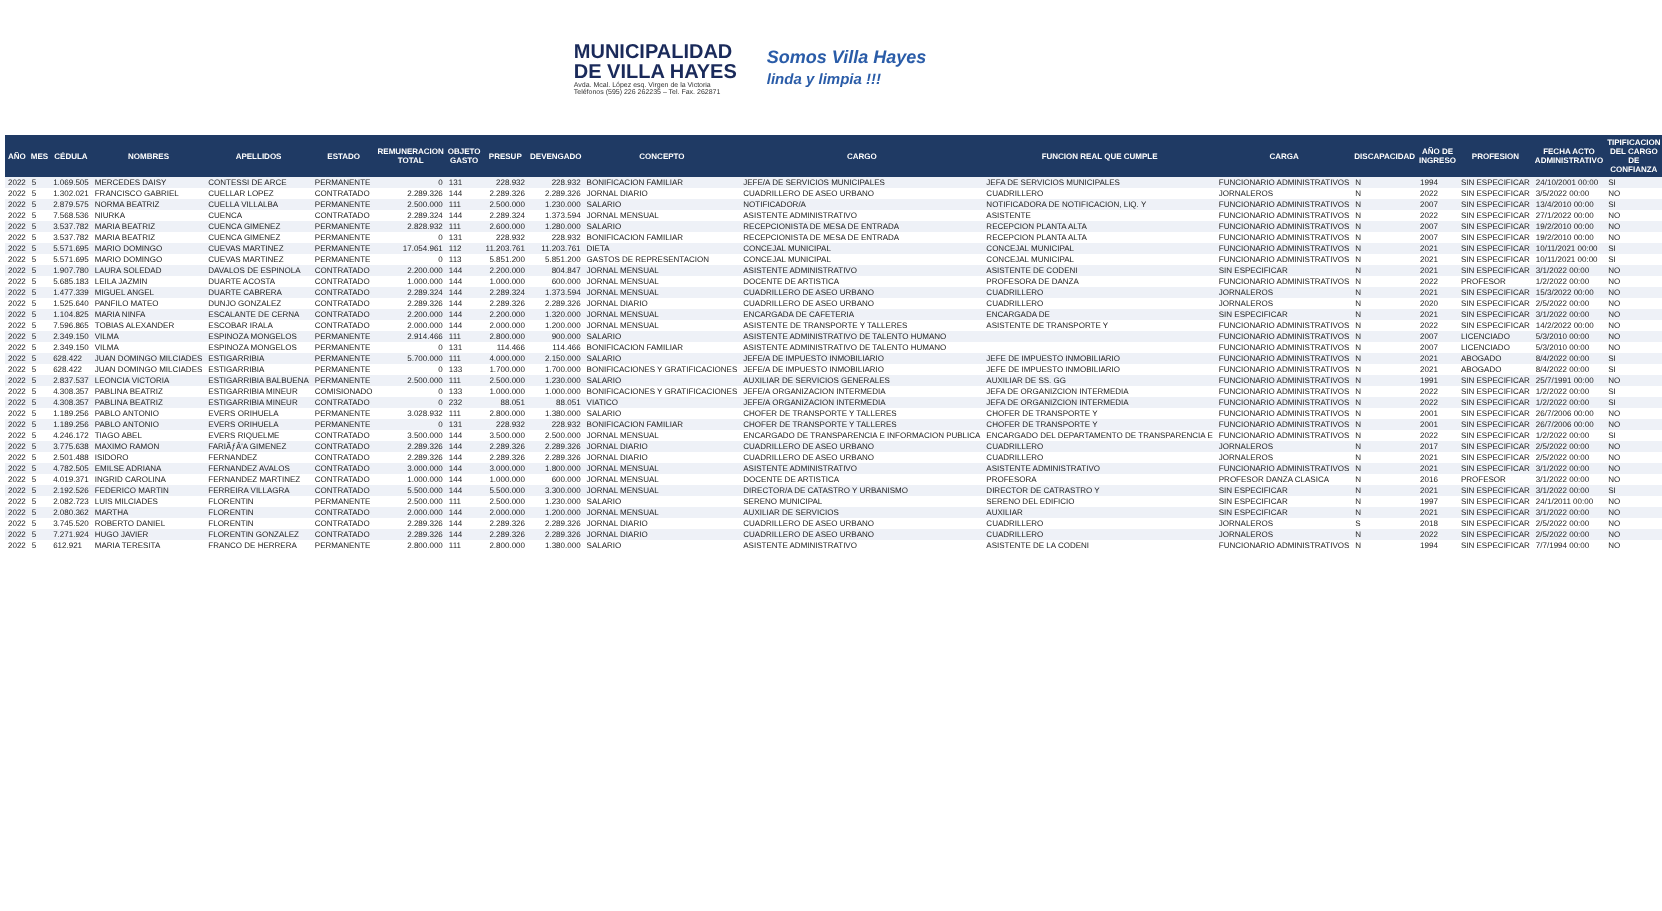MUNICIPALIDAD
DE VILLA HAYES
Avda. Mcal. López esq. Virgen de la Victoria
Teléfonos (595) 226 262235 – Tel. Fax. 262871
Somos Villa Hayes
linda y limpia !!!
| AÑO | MES | CÉDULA | NOMBRES | APELLIDOS | ESTADO | REMUNERACION TOTAL | OBJETO GASTO | PRESUP | DEVENGADO | CONCEPTO | CARGO | FUNCION REAL QUE CUMPLE | CARGA | DISCAPACIDAD | AÑO DE INGRESO | PROFESION | FECHA ACTO ADMINISTRATIVO | TIPIFICACION DEL CARGO DE CONFIANZA |
| --- | --- | --- | --- | --- | --- | --- | --- | --- | --- | --- | --- | --- | --- | --- | --- | --- | --- | --- |
| 2022 | 5 | 1.069.505 | MERCEDES DAISY | CONTESSI DE ARCE | PERMANENTE | 0 | 131 | 228.932 | 228.932 | BONIFICACION FAMILIAR | JEFE/A DE SERVICIOS MUNICIPALES | JEFA DE SERVICIOS MUNICIPALES | FUNCIONARIO ADMINISTRATIVOS | N | 1994 | SIN ESPECIFICAR | 24/10/2001 00:00 | SI |
| 2022 | 5 | 1.302.021 | FRANCISCO GABRIEL | CUELLAR LOPEZ | CONTRATADO | 2.289.326 | 144 | 2.289.326 | 2.289.326 | JORNAL DIARIO | CUADRILLERO DE ASEO URBANO | CUADRILLERO | JORNALEROS | N | 2022 | SIN ESPECIFICAR | 3/5/2022 00:00 | NO |
| 2022 | 5 | 2.879.575 | NORMA BEATRIZ | CUELLA VILLALBA | PERMANENTE | 2.500.000 | 111 | 2.500.000 | 1.230.000 | SALARIO | NOTIFICADOR/A | NOTIFICADORA DE NOTIFICACION, LIQ. Y | FUNCIONARIO ADMINISTRATIVOS | N | 2007 | SIN ESPECIFICAR | 13/4/2010 00:00 | SI |
| 2022 | 5 | 7.568.536 | NIURKA | CUENCA | CONTRATADO | 2.289.324 | 144 | 2.289.324 | 1.373.594 | JORNAL MENSUAL | ASISTENTE ADMINISTRATIVO | ASISTENTE | FUNCIONARIO ADMINISTRATIVOS | N | 2022 | SIN ESPECIFICAR | 27/1/2022 00:00 | NO |
| 2022 | 5 | 3.537.782 | MARIA BEATRIZ | CUENCA GIMENEZ | PERMANENTE | 2.828.932 | 111 | 2.600.000 | 1.280.000 | SALARIO | RECEPCIONISTA DE MESA DE ENTRADA | RECEPCION PLANTA ALTA | FUNCIONARIO ADMINISTRATIVOS | N | 2007 | SIN ESPECIFICAR | 19/2/2010 00:00 | NO |
| 2022 | 5 | 3.537.782 | MARIA BEATRIZ | CUENCA GIMENEZ | PERMANENTE | 0 | 131 | 228.932 | 228.932 | BONIFICACION FAMILIAR | RECEPCIONISTA DE MESA DE ENTRADA | RECEPCION PLANTA ALTA | FUNCIONARIO ADMINISTRATIVOS | N | 2007 | SIN ESPECIFICAR | 19/2/2010 00:00 | NO |
| 2022 | 5 | 5.571.695 | MARIO DOMINGO | CUEVAS MARTINEZ | PERMANENTE | 17.054.961 | 112 | 11.203.761 | 11.203.761 | DIETA | CONCEJAL MUNICIPAL | CONCEJAL MUNICIPAL | FUNCIONARIO ADMINISTRATIVOS | N | 2021 | SIN ESPECIFICAR | 10/11/2021 00:00 | SI |
| 2022 | 5 | 5.571.695 | MARIO DOMINGO | CUEVAS MARTINEZ | PERMANENTE | 0 | 113 | 5.851.200 | 5.851.200 | GASTOS DE REPRESENTACION | CONCEJAL MUNICIPAL | CONCEJAL MUNICIPAL | FUNCIONARIO ADMINISTRATIVOS | N | 2021 | SIN ESPECIFICAR | 10/11/2021 00:00 | SI |
| 2022 | 5 | 1.907.780 | LAURA SOLEDAD | DAVALOS DE ESPINOLA | CONTRATADO | 2.200.000 | 144 | 2.200.000 | 804.847 | JORNAL MENSUAL | ASISTENTE ADMINISTRATIVO | ASISTENTE DE CODENI | SIN ESPECIFICAR | N | 2021 | SIN ESPECIFICAR | 3/1/2022 00:00 | NO |
| 2022 | 5 | 5.685.183 | LEILA JAZMIN | DUARTE ACOSTA | CONTRATADO | 1.000.000 | 144 | 1.000.000 | 600.000 | JORNAL MENSUAL | DOCENTE DE ARTISTICA | PROFESORA DE DANZA | FUNCIONARIO ADMINISTRATIVOS | N | 2022 | PROFESOR | 1/2/2022 00:00 | NO |
| 2022 | 5 | 1.477.339 | MIGUEL ANGEL | DUARTE CABRERA | CONTRATADO | 2.289.324 | 144 | 2.289.324 | 1.373.594 | JORNAL MENSUAL | CUADRILLERO DE ASEO URBANO | CUADRILLERO | JORNALEROS | N | 2021 | SIN ESPECIFICAR | 15/3/2022 00:00 | NO |
| 2022 | 5 | 1.525.640 | PANFILO MATEO | DUNJO GONZALEZ | CONTRATADO | 2.289.326 | 144 | 2.289.326 | 2.289.326 | JORNAL DIARIO | CUADRILLERO DE ASEO URBANO | CUADRILLERO | JORNALEROS | N | 2020 | SIN ESPECIFICAR | 2/5/2022 00:00 | NO |
| 2022 | 5 | 1.104.825 | MARIA NINFA | ESCALANTE DE CERNA | CONTRATADO | 2.200.000 | 144 | 2.200.000 | 1.320.000 | JORNAL MENSUAL | ENCARGADA DE CAFETERIA | ENCARGADA DE | SIN ESPECIFICAR | N | 2021 | SIN ESPECIFICAR | 3/1/2022 00:00 | NO |
| 2022 | 5 | 7.596.865 | TOBIAS ALEXANDER | ESCOBAR IRALA | CONTRATADO | 2.000.000 | 144 | 2.000.000 | 1.200.000 | JORNAL MENSUAL | ASISTENTE DE TRANSPORTE Y TALLERES | ASISTENTE DE TRANSPORTE Y | FUNCIONARIO ADMINISTRATIVOS | N | 2022 | SIN ESPECIFICAR | 14/2/2022 00:00 | NO |
| 2022 | 5 | 2.349.150 | VILMA | ESPINOZA MONGELOS | PERMANENTE | 2.914.466 | 111 | 2.800.000 | 900.000 | SALARIO | ASISTENTE ADMINISTRATIVO DE TALENTO HUMANO | | FUNCIONARIO ADMINISTRATIVOS | N | 2007 | LICENCIADO | 5/3/2010 00:00 | NO |
| 2022 | 5 | 2.349.150 | VILMA | ESPINOZA MONGELOS | PERMANENTE | 0 | 131 | 114.466 | 114.466 | BONIFICACION FAMILIAR | ASISTENTE ADMINISTRATIVO DE TALENTO HUMANO | | FUNCIONARIO ADMINISTRATIVOS | N | 2007 | LICENCIADO | 5/3/2010 00:00 | NO |
| 2022 | 5 | 628.422 | JUAN DOMINGO MILCIADES | ESTIGARRIBIA | PERMANENTE | 5.700.000 | 111 | 4.000.000 | 2.150.000 | SALARIO | JEFE/A DE IMPUESTO INMOBILIARIO | JEFE DE IMPUESTO INMOBILIARIO | FUNCIONARIO ADMINISTRATIVOS | N | 2021 | ABOGADO | 8/4/2022 00:00 | SI |
| 2022 | 5 | 628.422 | JUAN DOMINGO MILCIADES | ESTIGARRIBIA | PERMANENTE | 0 | 133 | 1.700.000 | 1.700.000 | BONIFICACIONES Y GRATIFICACIONES | JEFE/A DE IMPUESTO INMOBILIARIO | JEFE DE IMPUESTO INMOBILIARIO | FUNCIONARIO ADMINISTRATIVOS | N | 2021 | ABOGADO | 8/4/2022 00:00 | SI |
| 2022 | 5 | 2.837.537 | LEONCIA VICTORIA | ESTIGARRIBIA BALBUENA | PERMANENTE | 2.500.000 | 111 | 2.500.000 | 1.230.000 | SALARIO | AUXILIAR DE SERVICIOS GENERALES | AUXILIAR DE SS. GG | FUNCIONARIO ADMINISTRATIVOS | N | 1991 | SIN ESPECIFICAR | 25/7/1991 00:00 | NO |
| 2022 | 5 | 4.308.357 | PABLINA BEATRIZ | ESTIGARRIBIA MINEUR | COMISIONADO | 0 | 133 | 1.000.000 | 1.000.000 | BONIFICACIONES Y GRATIFICACIONES | JEFE/A ORGANIZACION INTERMEDIA | JEFA DE ORGANIZCION INTERMEDIA | FUNCIONARIO ADMINISTRATIVOS | N | 2022 | SIN ESPECIFICAR | 1/2/2022 00:00 | SI |
| 2022 | 5 | 4.308.357 | PABLINA BEATRIZ | ESTIGARRIBIA MINEUR | CONTRATADO | 0 | 232 | 88.051 | 88.051 | VIATICO | JEFE/A ORGANIZACION INTERMEDIA | JEFA DE ORGANIZCION INTERMEDIA | FUNCIONARIO ADMINISTRATIVOS | N | 2022 | SIN ESPECIFICAR | 1/2/2022 00:00 | SI |
| 2022 | 5 | 1.189.256 | PABLO ANTONIO | EVERS ORIHUELA | PERMANENTE | 3.028.932 | 111 | 2.800.000 | 1.380.000 | SALARIO | CHOFER DE TRANSPORTE Y TALLERES | CHOFER DE TRANSPORTE Y | FUNCIONARIO ADMINISTRATIVOS | N | 2001 | SIN ESPECIFICAR | 26/7/2006 00:00 | NO |
| 2022 | 5 | 1.189.256 | PABLO ANTONIO | EVERS ORIHUELA | PERMANENTE | 0 | 131 | 228.932 | 228.932 | BONIFICACION FAMILIAR | CHOFER DE TRANSPORTE Y TALLERES | CHOFER DE TRANSPORTE Y | FUNCIONARIO ADMINISTRATIVOS | N | 2001 | SIN ESPECIFICAR | 26/7/2006 00:00 | NO |
| 2022 | 5 | 4.246.172 | TIAGO ABEL | EVERS RIQUELME | CONTRATADO | 3.500.000 | 144 | 3.500.000 | 2.500.000 | JORNAL MENSUAL | ENCARGADO DE TRANSPARENCIA E INFORMACION PUBLICA | ENCARGADO DEL DEPARTAMENTO DE TRANSPARENCIA E | FUNCIONARIO ADMINISTRATIVOS | N | 2022 | SIN ESPECIFICAR | 1/2/2022 00:00 | SI |
| 2022 | 5 | 3.775.638 | MAXIMO RAMON | FARIÃƒÂ'A GIMENEZ | CONTRATADO | 2.289.326 | 144 | 2.289.326 | 2.289.326 | JORNAL DIARIO | CUADRILLERO DE ASEO URBANO | CUADRILLERO | JORNALEROS | N | 2017 | SIN ESPECIFICAR | 2/5/2022 00:00 | NO |
| 2022 | 5 | 2.501.488 | ISIDORO | FERNANDEZ | CONTRATADO | 2.289.326 | 144 | 2.289.326 | 2.289.326 | JORNAL DIARIO | CUADRILLERO DE ASEO URBANO | CUADRILLERO | JORNALEROS | N | 2021 | SIN ESPECIFICAR | 2/5/2022 00:00 | NO |
| 2022 | 5 | 4.782.505 | EMILSE ADRIANA | FERNANDEZ AVALOS | CONTRATADO | 3.000.000 | 144 | 3.000.000 | 1.800.000 | JORNAL MENSUAL | ASISTENTE ADMINISTRATIVO | ASISTENTE ADMINISTRATIVO | FUNCIONARIO ADMINISTRATIVOS | N | 2021 | SIN ESPECIFICAR | 3/1/2022 00:00 | NO |
| 2022 | 5 | 4.019.371 | INGRID CAROLINA | FERNANDEZ MARTINEZ | CONTRATADO | 1.000.000 | 144 | 1.000.000 | 600.000 | JORNAL MENSUAL | DOCENTE DE ARTISTICA | PROFESORA | PROFESOR DANZA CLASICA | N | 2016 | PROFESOR | 3/1/2022 00:00 | NO |
| 2022 | 5 | 2.192.526 | FEDERICO MARTIN | FERREIRA VILLAGRA | CONTRATADO | 5.500.000 | 144 | 5.500.000 | 3.300.000 | JORNAL MENSUAL | DIRECTOR/A DE CATASTRO Y URBANISMO | DIRECTOR DE CATRASTRO Y | SIN ESPECIFICAR | N | 2021 | SIN ESPECIFICAR | 3/1/2022 00:00 | SI |
| 2022 | 5 | 2.082.723 | LUIS MILCIADES | FLORENTIN | PERMANENTE | 2.500.000 | 111 | 2.500.000 | 1.230.000 | SALARIO | SERENO MUNICIPAL | SERENO DEL EDIFICIO | SIN ESPECIFICAR | N | 1997 | SIN ESPECIFICAR | 24/1/2011 00:00 | NO |
| 2022 | 5 | 2.080.362 | MARTHA | FLORENTIN | CONTRATADO | 2.000.000 | 144 | 2.000.000 | 1.200.000 | JORNAL MENSUAL | AUXILIAR DE SERVICIOS | AUXILIAR | SIN ESPECIFICAR | N | 2021 | SIN ESPECIFICAR | 3/1/2022 00:00 | NO |
| 2022 | 5 | 3.745.520 | ROBERTO DANIEL | FLORENTIN | CONTRATADO | 2.289.326 | 144 | 2.289.326 | 2.289.326 | JORNAL DIARIO | CUADRILLERO DE ASEO URBANO | CUADRILLERO | JORNALEROS | S | 2018 | SIN ESPECIFICAR | 2/5/2022 00:00 | NO |
| 2022 | 5 | 7.271.924 | HUGO JAVIER | FLORENTIN GONZALEZ | CONTRATADO | 2.289.326 | 144 | 2.289.326 | 2.289.326 | JORNAL DIARIO | CUADRILLERO DE ASEO URBANO | CUADRILLERO | JORNALEROS | N | 2022 | SIN ESPECIFICAR | 2/5/2022 00:00 | NO |
| 2022 | 5 | 612.921 | MARIA TERESITA | FRANCO DE HERRERA | PERMANENTE | 2.800.000 | 111 | 2.800.000 | 1.380.000 | SALARIO | ASISTENTE ADMINISTRATIVO | ASISTENTE DE LA CODENI | FUNCIONARIO ADMINISTRATIVOS | N | 1994 | SIN ESPECIFICAR | 7/7/1994 00:00 | NO |